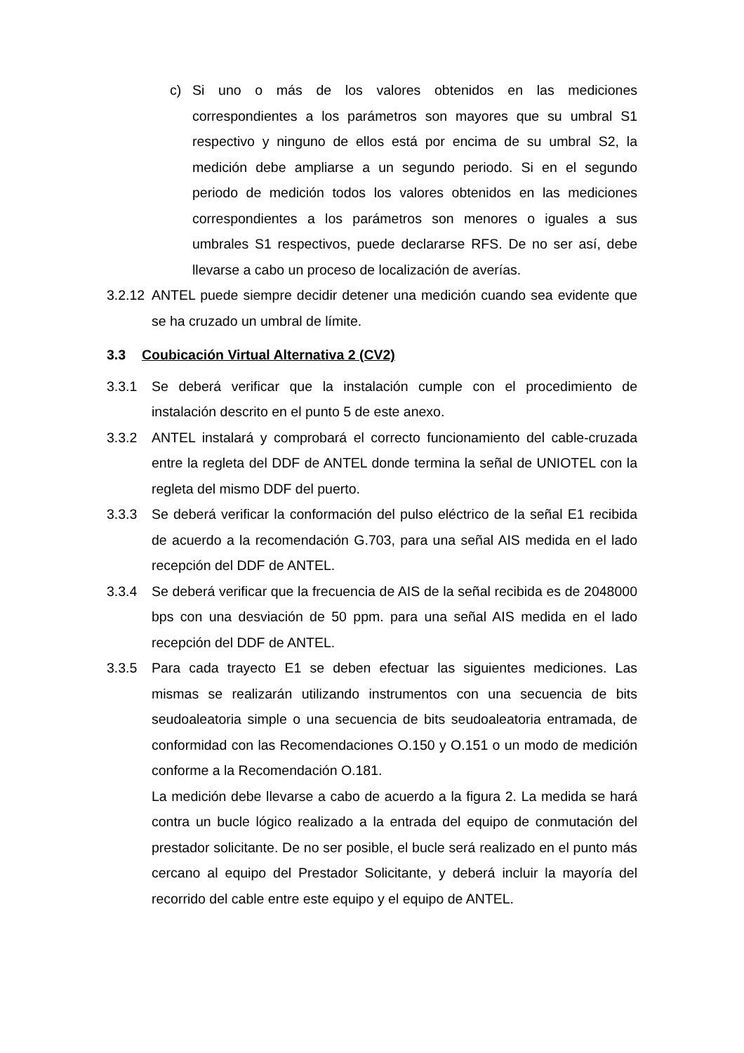c) Si uno o más de los valores obtenidos en las mediciones correspondientes a los parámetros son mayores que su umbral S1 respectivo y ninguno de ellos está por encima de su umbral S2, la medición debe ampliarse a un segundo periodo. Si en el segundo periodo de medición todos los valores obtenidos en las mediciones correspondientes a los parámetros son menores o iguales a sus umbrales S1 respectivos, puede declararse RFS. De no ser así, debe llevarse a cabo un proceso de localización de averías.
3.2.12 ANTEL puede siempre decidir detener una medición cuando sea evidente que se ha cruzado un umbral de límite.
3.3 Coubicación Virtual Alternativa 2 (CV2)
3.3.1 Se deberá verificar que la instalación cumple con el procedimiento de instalación descrito en el punto 5 de este anexo.
3.3.2 ANTEL instalará y comprobará el correcto funcionamiento del cable-cruzada entre la regleta del DDF de ANTEL donde termina la señal de UNIOTEL con la regleta del mismo DDF del puerto.
3.3.3 Se deberá verificar la conformación del pulso eléctrico de la señal E1 recibida de acuerdo a la recomendación G.703, para una señal AIS medida en el lado recepción del DDF de ANTEL.
3.3.4 Se deberá verificar que la frecuencia de AIS de la señal recibida es de 2048000 bps con una desviación de 50 ppm. para una señal AIS medida en el lado recepción del DDF de ANTEL.
3.3.5 Para cada trayecto E1 se deben efectuar las siguientes mediciones. Las mismas se realizarán utilizando instrumentos con una secuencia de bits seudoaleatoria simple o una secuencia de bits seudoaleatoria entramada, de conformidad con las Recomendaciones O.150 y O.151 o un modo de medición conforme a la Recomendación O.181.
La medición debe llevarse a cabo de acuerdo a la figura 2. La medida se hará contra un bucle lógico realizado a la entrada del equipo de conmutación del prestador solicitante. De no ser posible, el bucle será realizado en el punto más cercano al equipo del Prestador Solicitante, y deberá incluir la mayoría del recorrido del cable entre este equipo y el equipo de ANTEL.